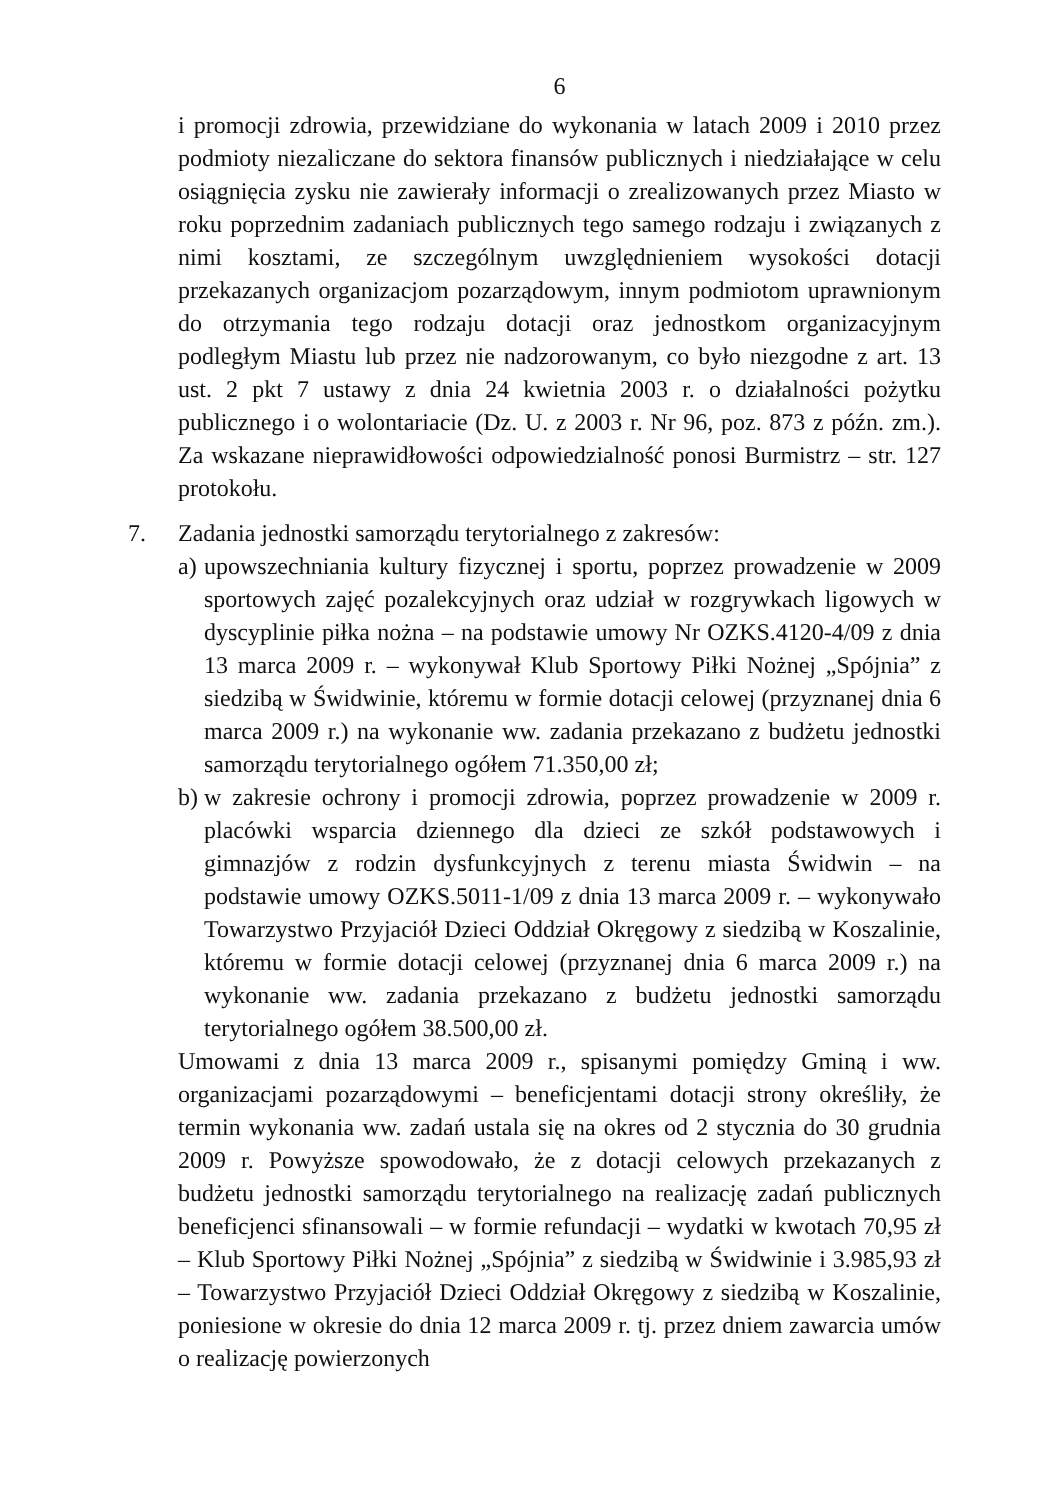6
i promocji zdrowia, przewidziane do wykonania w latach 2009 i 2010 przez podmioty niezaliczane do sektora finansów publicznych i niedziałające w celu osiągnięcia zysku nie zawierały informacji o zrealizowanych przez Miasto w roku poprzednim zadaniach publicznych tego samego rodzaju i związanych z nimi kosztami, ze szczególnym uwzględnieniem wysokości dotacji przekazanych organizacjom pozarządowym, innym podmiotom uprawnionym do otrzymania tego rodzaju dotacji oraz jednostkom organizacyjnym podległym Miastu lub przez nie nadzorowanym, co było niezgodne z art. 13 ust. 2 pkt 7 ustawy z dnia 24 kwietnia 2003 r. o działalności pożytku publicznego i o wolontariacie (Dz. U. z 2003 r. Nr 96, poz. 873 z późn. zm.). Za wskazane nieprawidłowości odpowiedzialność ponosi Burmistrz – str. 127 protokołu.
7. Zadania jednostki samorządu terytorialnego z zakresów:
a) upowszechniania kultury fizycznej i sportu, poprzez prowadzenie w 2009 sportowych zajęć pozalekcyjnych oraz udział w rozgrywkach ligowych w dyscyplinie piłka nożna – na podstawie umowy Nr OZKS.4120-4/09 z dnia 13 marca 2009 r. – wykonywał Klub Sportowy Piłki Nożnej „Spójnia” z siedzibą w Świdwinie, któremu w formie dotacji celowej (przyznanej dnia 6 marca 2009 r.) na wykonanie ww. zadania przekazano z budżetu jednostki samorządu terytorialnego ogółem 71.350,00 zł;
b) w zakresie ochrony i promocji zdrowia, poprzez prowadzenie w 2009 r. placówki wsparcia dziennego dla dzieci ze szkół podstawowych i gimnazjów z rodzin dysfunkcyjnych z terenu miasta Świdwin – na podstawie umowy OZKS.5011-1/09 z dnia 13 marca 2009 r. – wykonywało Towarzystwo Przyjaciół Dzieci Oddział Okręgowy z siedzibą w Koszalinie, któremu w formie dotacji celowej (przyznanej dnia 6 marca 2009 r.) na wykonanie ww. zadania przekazano z budżetu jednostki samorządu terytorialnego ogółem 38.500,00 zł.
Umowami z dnia 13 marca 2009 r., spisanymi pomiędzy Gminą i ww. organizacjami pozarządowymi – beneficjentami dotacji strony określiły, że termin wykonania ww. zadań ustala się na okres od 2 stycznia do 30 grudnia 2009 r. Powyższe spowodowało, że z dotacji celowych przekazanych z budżetu jednostki samorządu terytorialnego na realizację zadań publicznych beneficjenci sfinansowali – w formie refundacji – wydatki w kwotach 70,95 zł – Klub Sportowy Piłki Nożnej „Spójnia” z siedzibą w Świdwinie i 3.985,93 zł – Towarzystwo Przyjaciół Dzieci Oddział Okręgowy z siedzibą w Koszalinie, poniesione w okresie do dnia 12 marca 2009 r. tj. przez dniem zawarcia umów o realizację powierzonych